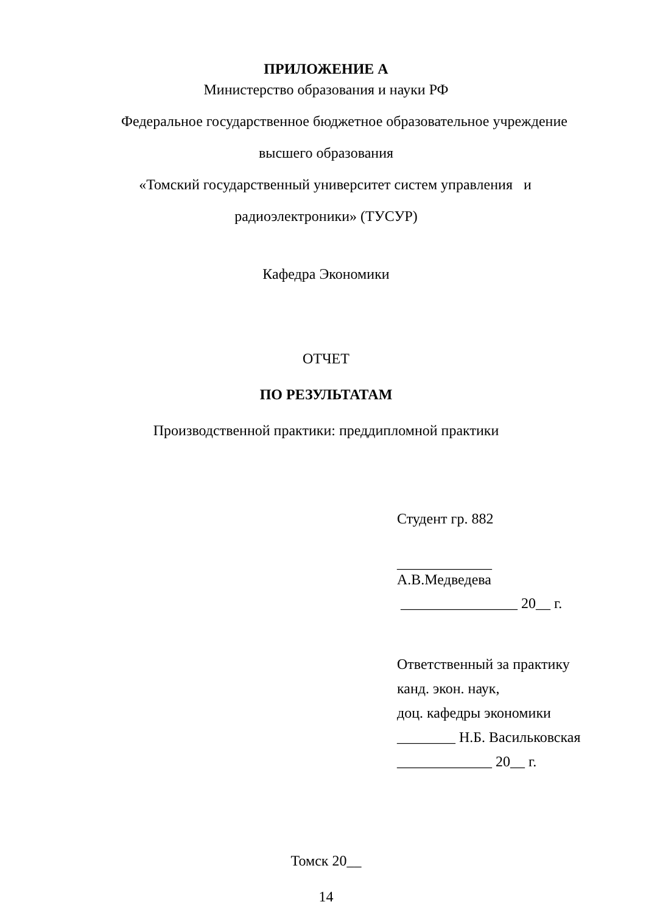ПРИЛОЖЕНИЕ А
Министерство образования и науки РФ
Федеральное государственное бюджетное образовательное учреждение
высшего образования
«Томский государственный университет систем управления и
радиоэлектроники» (ТУСУР)
Кафедра Экономики
ОТЧЕТ
ПО РЕЗУЛЬТАТАМ
Производственной практики: преддипломной практики
Студент гр. 882
_____________
А.В.Медведева
________________ 20__ г.
Ответственный за практику
канд. экон. наук,
доц. кафедры экономики
________ Н.Б. Васильковская
_____________ 20__ г.
Томск 20__
14